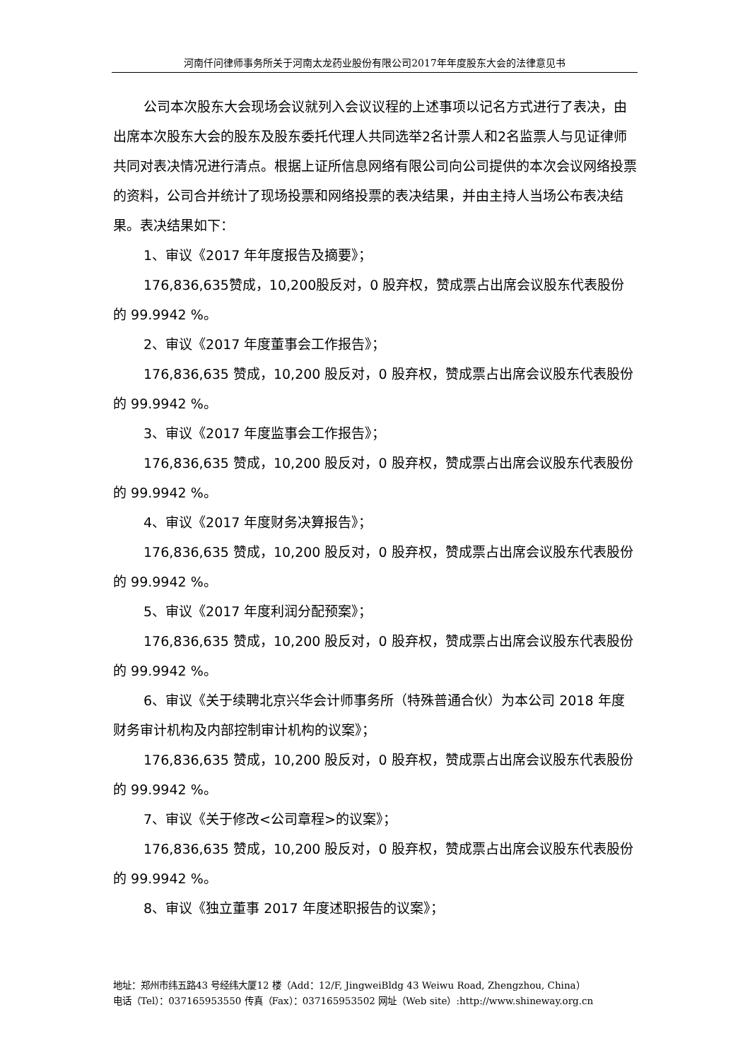河南仟问律师事务所关于河南太龙药业股份有限公司2017年年度股东大会的法律意见书
公司本次股东大会现场会议就列入会议议程的上述事项以记名方式进行了表决，由出席本次股东大会的股东及股东委托代理人共同选举2名计票人和2名监票人与见证律师共同对表决情况进行清点。根据上证所信息网络有限公司向公司提供的本次会议网络投票的资料，公司合并统计了现场投票和网络投票的表决结果，并由主持人当场公布表决结果。表决结果如下：
1、审议《2017 年年度报告及摘要》；
176,836,635赞成，10,200股反对，0 股弃权，赞成票占出席会议股东代表股份的 99.9942 %。
2、审议《2017 年度董事会工作报告》；
176,836,635 赞成，10,200 股反对，0 股弃权，赞成票占出席会议股东代表股份的 99.9942 %。
3、审议《2017 年度监事会工作报告》；
176,836,635 赞成，10,200 股反对，0 股弃权，赞成票占出席会议股东代表股份的 99.9942 %。
4、审议《2017 年度财务决算报告》；
176,836,635 赞成，10,200 股反对，0 股弃权，赞成票占出席会议股东代表股份的 99.9942 %。
5、审议《2017 年度利润分配预案》；
176,836,635 赞成，10,200 股反对，0 股弃权，赞成票占出席会议股东代表股份的 99.9942 %。
6、审议《关于续聘北京兴华会计师事务所（特殊普通合伙）为本公司 2018 年度财务审计机构及内部控制审计机构的议案》；
176,836,635 赞成，10,200 股反对，0 股弃权，赞成票占出席会议股东代表股份的 99.9942 %。
7、审议《关于修改<公司章程>的议案》；
176,836,635 赞成，10,200 股反对，0 股弃权，赞成票占出席会议股东代表股份的 99.9942 %。
8、审议《独立董事 2017 年度述职报告的议案》；
地址：郑州市纬五路43 号经纬大厦12 楼（Add：12/F, JingweiBldg 43 Weiwu Road, Zhengzhou, China）
电话（Tel）：037165953550 传真（Fax）：037165953502 网址（Web site）:http://www.shineway.org.cn